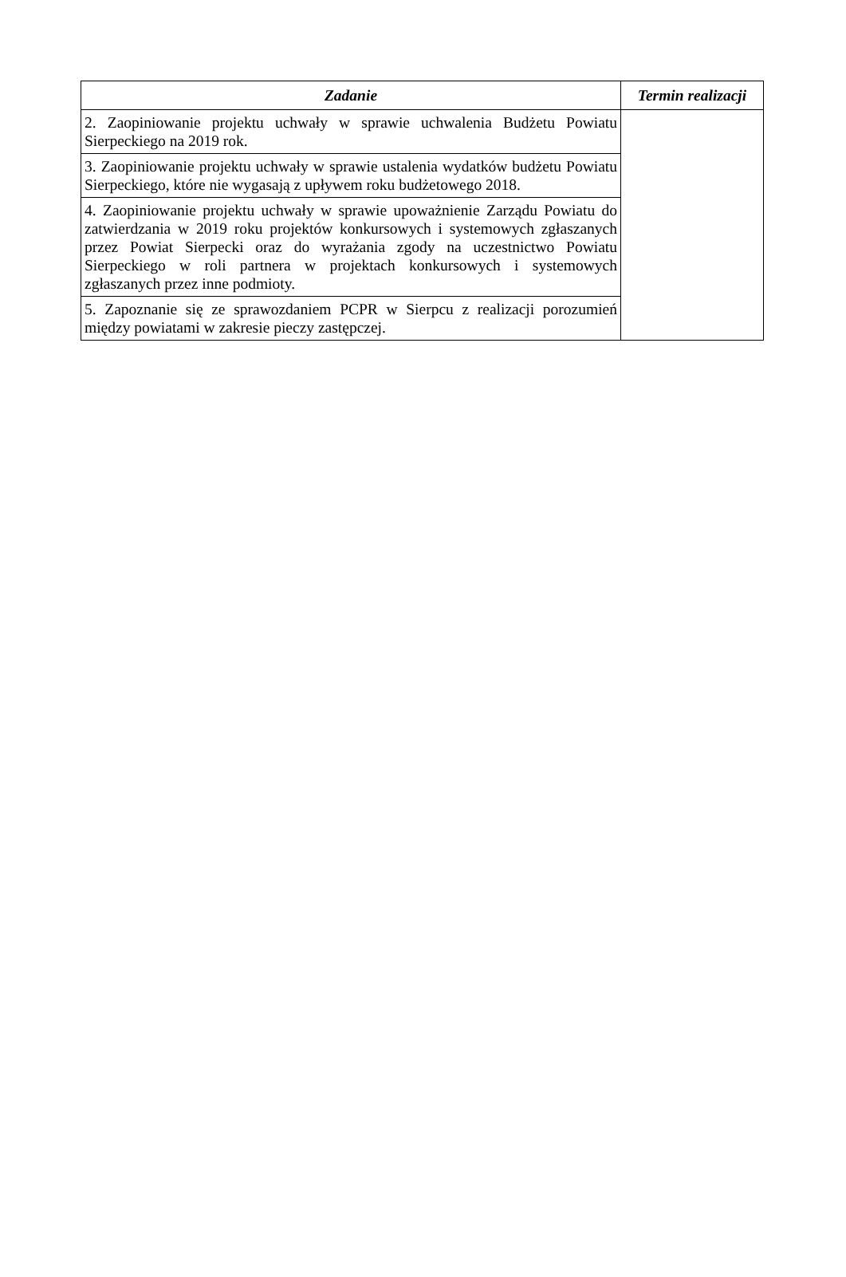| Zadanie | Termin realizacji |
| --- | --- |
| 2. Zaopiniowanie projektu uchwały w sprawie uchwalenia Budżetu Powiatu Sierpeckiego na 2019 rok. | |
| 3. Zaopiniowanie projektu uchwały w sprawie ustalenia wydatków budżetu Powiatu Sierpeckiego, które nie wygasają z upływem roku budżetowego 2018. | |
| 4. Zaopiniowanie projektu uchwały w sprawie upoważnienie Zarządu Powiatu do zatwierdzania w 2019 roku projektów konkursowych i systemowych zgłaszanych przez Powiat Sierpecki oraz do wyrażania zgody na uczestnictwo Powiatu Sierpeckiego w roli partnera w projektach konkursowych i systemowych zgłaszanych przez inne podmioty. | |
| 5. Zapoznanie się ze sprawozdaniem PCPR w Sierpcu z realizacji porozumień między powiatami w zakresie pieczy zastępczej. | |